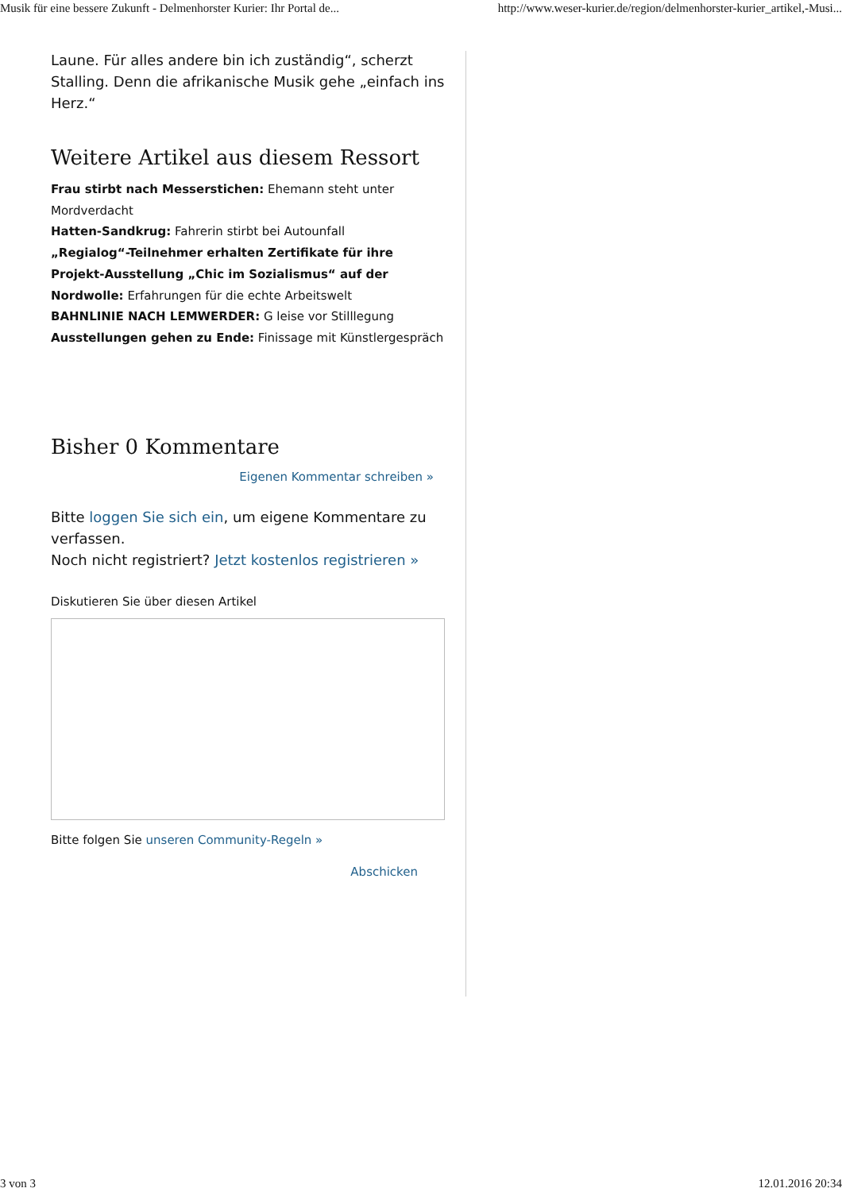Musik für eine bessere Zukunft - Delmenhorster Kurier: Ihr Portal de... http://www.weser-kurier.de/region/delmenhorster-kurier_artikel,-Musi...
Laune. Für alles andere bin ich zuständig“, scherzt Stalling. Denn die afrikanische Musik gehe „einfach ins Herz.“
Weitere Artikel aus diesem Ressort
Frau stirbt nach Messerstichen: Ehemann steht unter Mordverdacht
Hatten-Sandkrug: Fahrerin stirbt bei Autounfall
„Regialog“-Teilnehmer erhalten Zertifikate für ihre Projekt-Ausstellung „Chic im Sozialismus“ auf der Nordwolle: Erfahrungen für die echte Arbeitswelt
BAHNLINIE NACH LEMWERDER: G leise vor Stilllegung
Ausstellungen gehen zu Ende: Finissage mit Künstlergespräch
Bisher 0 Kommentare
Eigenen Kommentar schreiben »
Bitte loggen Sie sich ein, um eigene Kommentare zu verfassen.
Noch nicht registriert? Jetzt kostenlos registrieren »
Diskutieren Sie über diesen Artikel
Bitte folgen Sie unseren Community-Regeln »
Abschicken
3 von 3 12.01.2016 20:34